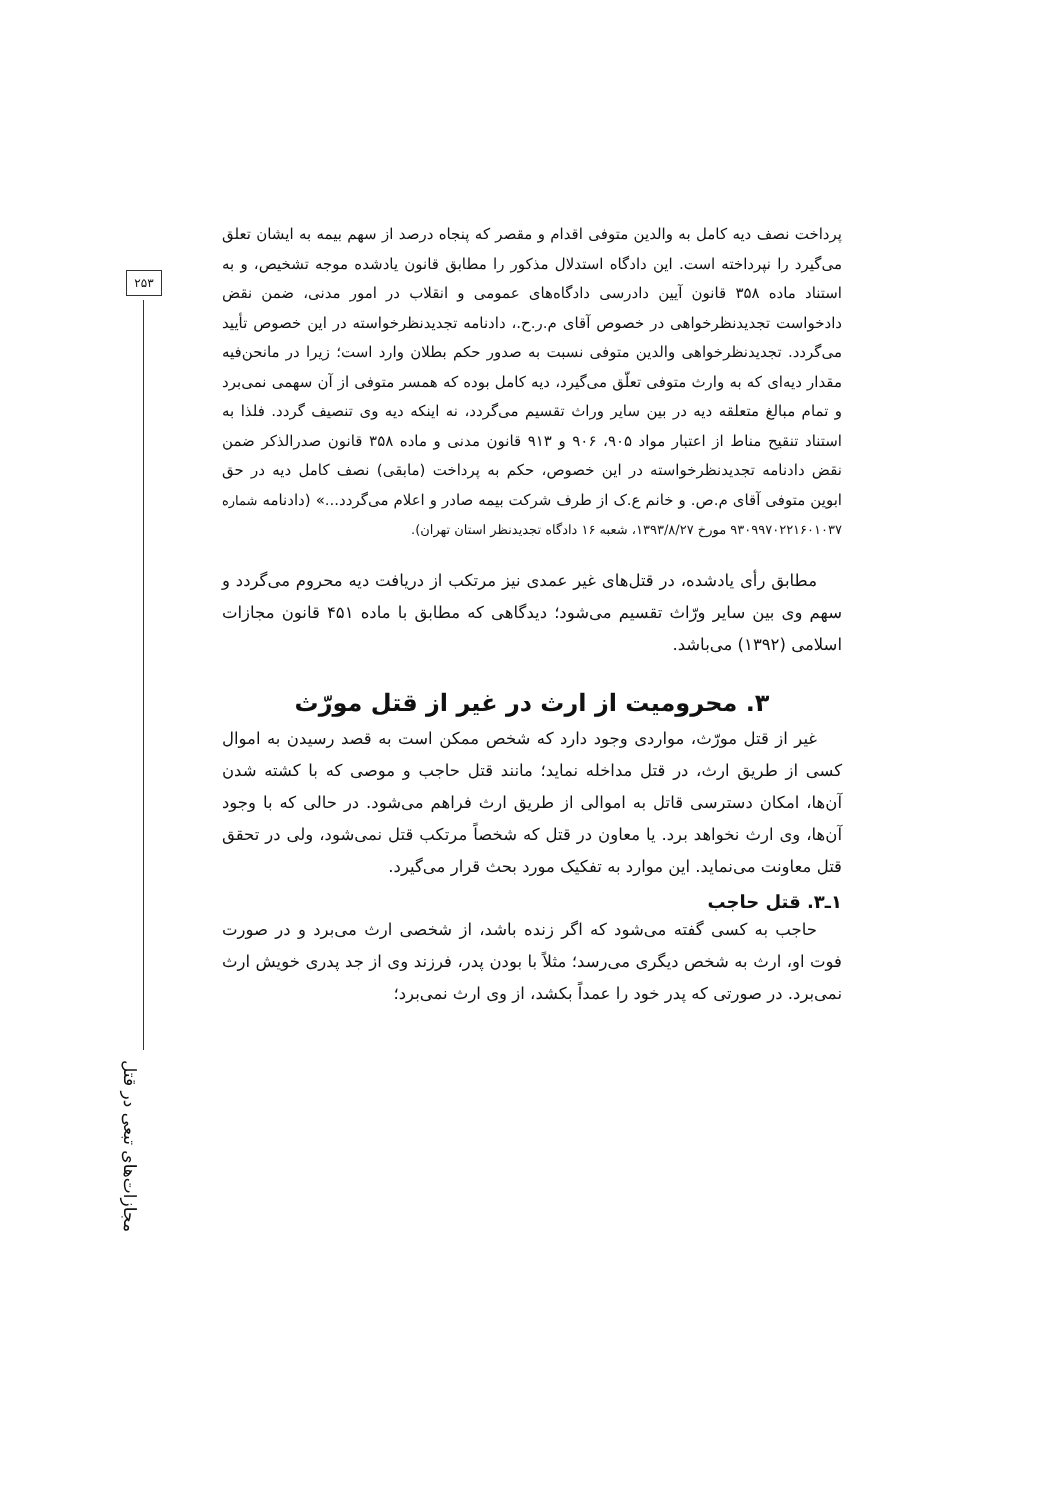۲۵۳
پرداخت نصف دیه کامل به والدین متوفی اقدام و مقصر که پنجاه درصد از سهم بیمه به ایشان تعلق می‌گیرد را نپرداخته است. این دادگاه استدلال مذکور را مطابق قانون یادشده موجه تشخیص، و به استناد ماده ۳۵۸ قانون آیین دادرسی دادگاه‌های عمومی و انقلاب در امور مدنی، ضمن نقض دادخواست تجدیدنظرخواهی در خصوص آقای م.ر.ح.، دادنامه تجدیدنظرخواسته در این خصوص تأیید می‌گردد. تجدیدنظرخواهی والدین متوفی نسبت به صدور حکم بطلان وارد است؛ زیرا در مانحن‌فیه مقدار دیه‌ای که به وارث متوفی تعلّق می‌گیرد، دیه کامل بوده که همسر متوفی از آن سهمی نمی‌برد و تمام مبالغ متعلقه دیه در بین سایر وراث تقسیم می‌گردد، نه اینکه دیه وی تنصیف گردد. فلذا به استناد تنقیح مناط از اعتبار مواد ۹۰۵، ۹۰۶ و ۹۱۳ قانون مدنی و ماده ۳۵۸ قانون صدرالذکر ضمن نقض دادنامه تجدیدنظرخواسته در این خصوص، حکم به پرداخت (مابقی) نصف کامل دیه در حق ابوین متوفی آقای م.ص. و خانم ع.ک از طرف شرکت بیمه صادر و اعلام می‌گردد...» (دادنامه شماره ۹۳۰۹۹۷۰۲۲۱۶۰۱۰۳۷ مورخ ۱۳۹۳/۸/۲۷، شعبه ۱۶ دادگاه تجدیدنظر استان تهران).
مطابق رأی یادشده، در قتل‌های غیر عمدی نیز مرتکب از دریافت دیه محروم می‌گردد و سهم وی بین سایر ورّاث تقسیم می‌شود؛ دیدگاهی که مطابق با ماده ۴۵۱ قانون مجازات اسلامی (۱۳۹۲) می‌باشد.
۳. محرومیت از ارث در غیر از قتل مورّث
غیر از قتل مورّث، مواردی وجود دارد که شخص ممکن است به قصد رسیدن به اموال کسی از طریق ارث، در قتل مداخله نماید؛ مانند قتل حاجب و موصی که با کشته شدن آن‌ها، امکان دسترسی قاتل به اموالی از طریق ارث فراهم می‌شود. در حالی که با وجود آن‌ها، وی ارث نخواهد برد. یا معاون در قتل که شخصاً مرتکب قتل نمی‌شود، ولی در تحقق قتل معاونت می‌نماید. این موارد به تفکیک مورد بحث قرار می‌گیرد.
۱ـ۳. قتل حاجب
حاجب به کسی گفته می‌شود که اگر زنده باشد، از شخصی ارث می‌برد و در صورت فوت او، ارث به شخص دیگری می‌رسد؛ مثلاً با بودن پدر، فرزند وی از جد پدری خویش ارث نمی‌برد. در صورتی که پدر خود را عمداً بکشد، از وی ارث نمی‌برد؛
مجازات‌های تبعی در قتل